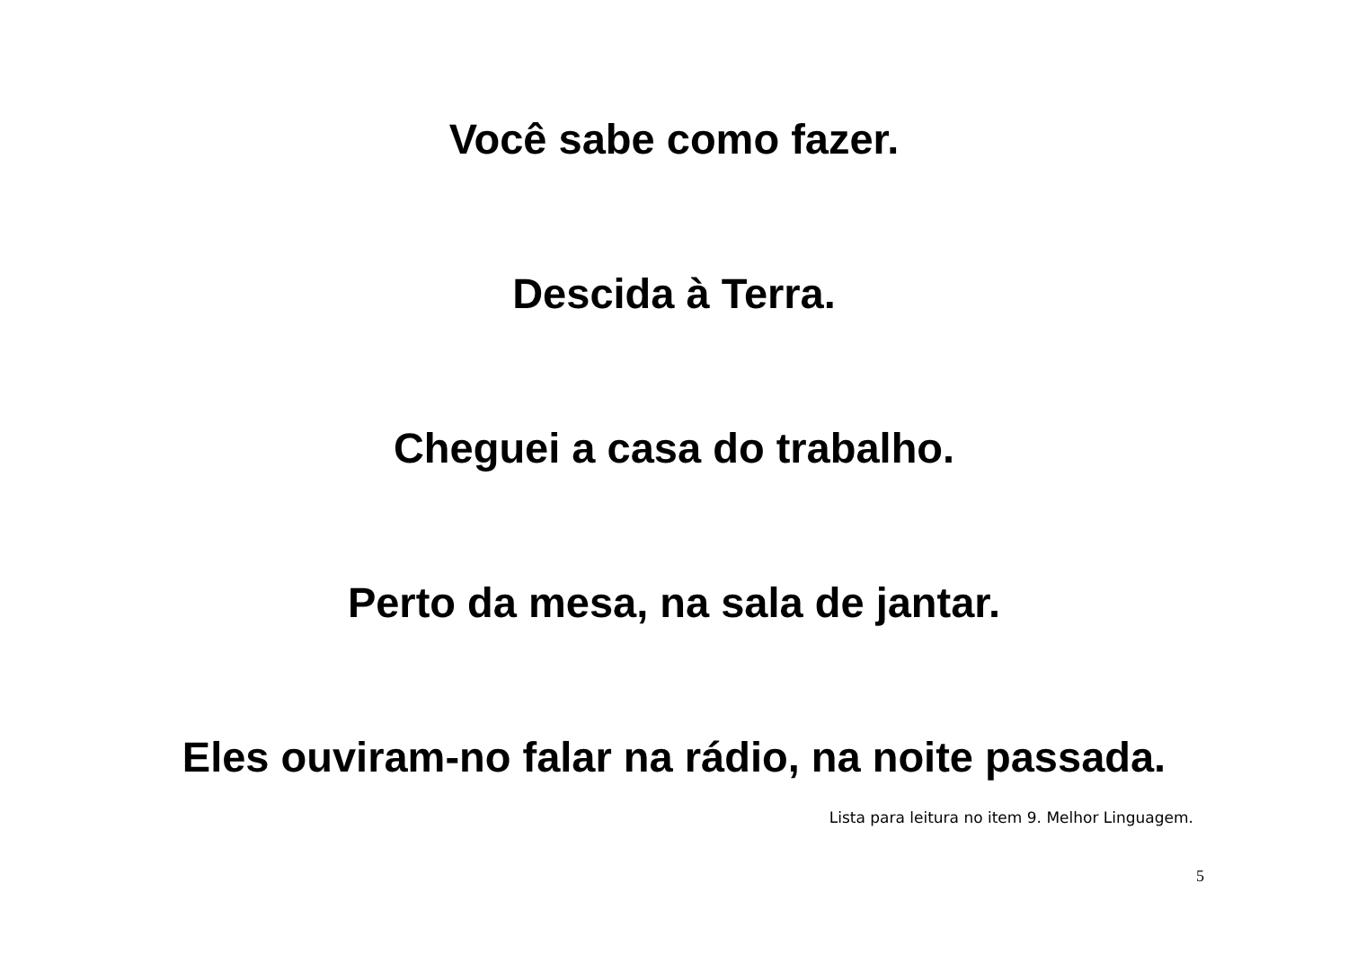Você sabe como fazer.
Descida à Terra.
Cheguei a casa do trabalho.
Perto da mesa, na sala de jantar.
Eles ouviram-no falar na rádio, na noite passada.
Lista para leitura no item 9. Melhor Linguagem.
5